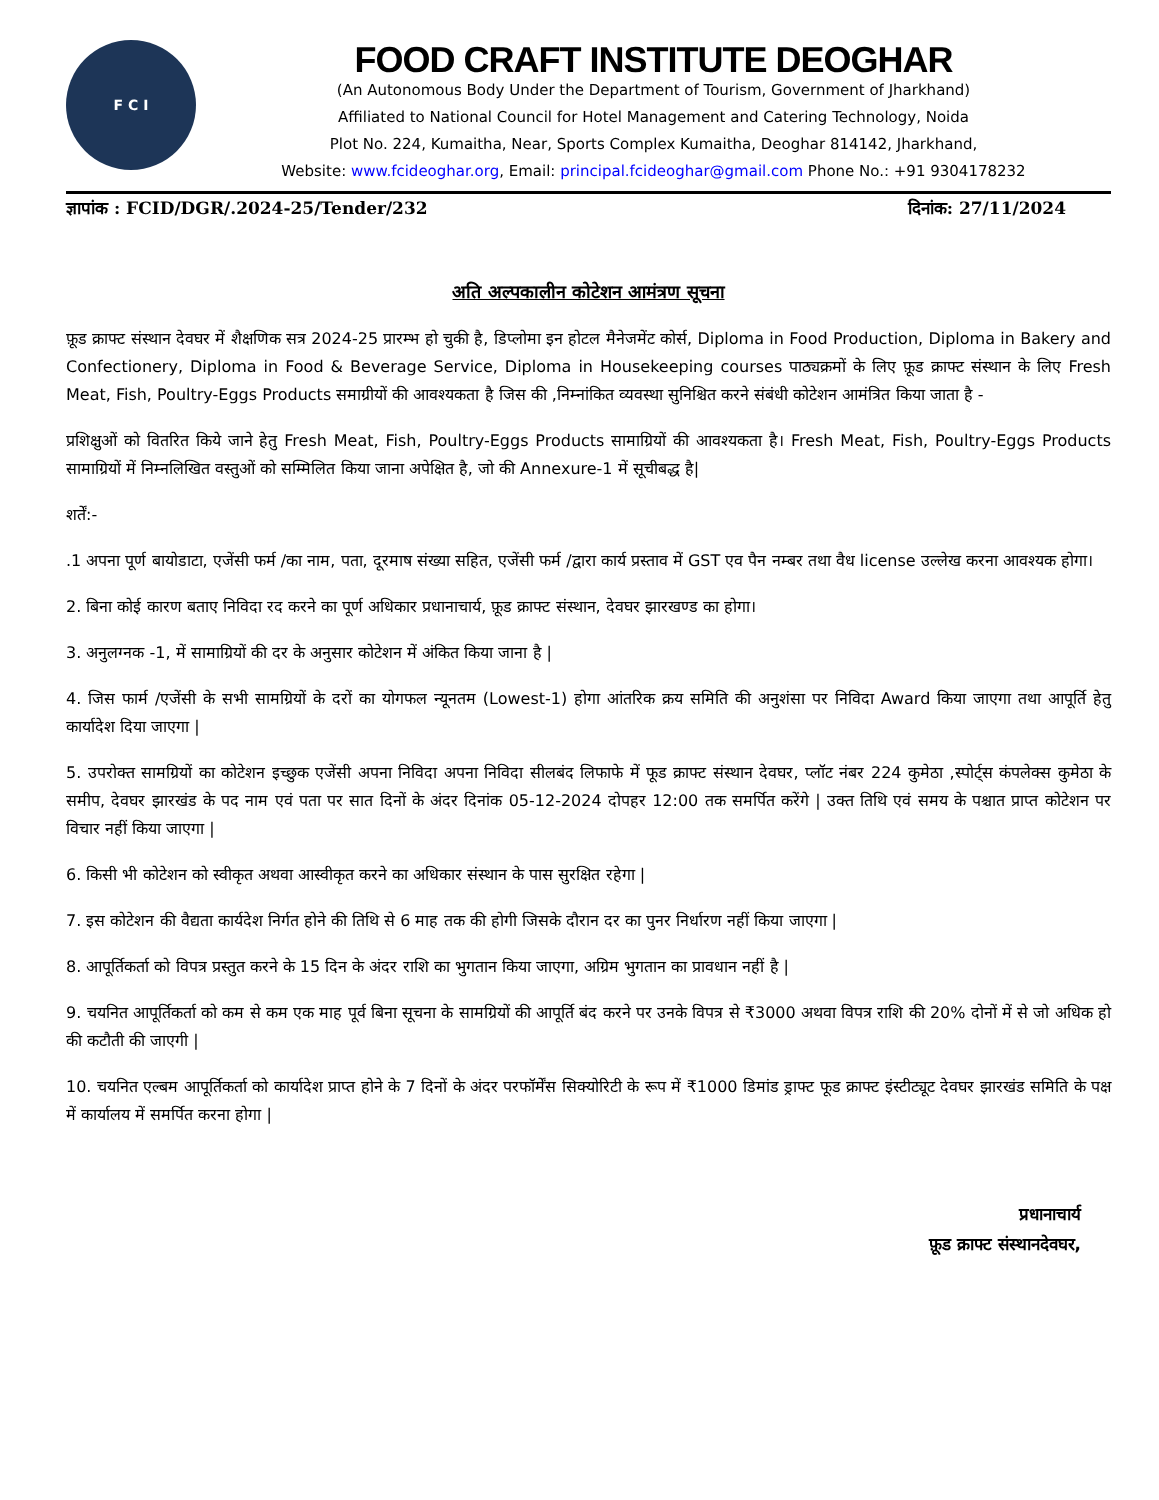F C I
FOOD CRAFT INSTITUTE DEOGHAR
(An Autonomous Body Under the Department of Tourism, Government of Jharkhand)
Affiliated to National Council for Hotel Management and Catering Technology, Noida
Plot No. 224, Kumaitha, Near, Sports Complex Kumaitha, Deoghar 814142, Jharkhand,
Website: www.fcideoghar.org, Email: principal.fcideoghar@gmail.com Phone No.: +91 9304178232
ज्ञापांक : FCID/DGR/.2024-25/Tender/232 दिनांक: 27/11/2024
अति अल्पकालीन कोटेशन आमंत्रण सूचना
फ़ूड क्राफ्ट संस्थान देवघर में शैक्षणिक सत्र 2024-25 प्रारम्भ हो चुकी है, डिप्लोमा इन होटल मैनेजमेंट कोर्स, Diploma in Food Production, Diploma in Bakery and Confectionery, Diploma in Food & Beverage Service, Diploma in Housekeeping courses पाठ्यक्रमों के लिए फ़ूड क्राफ्ट संस्थान के लिए Fresh Meat, Fish, Poultry-Eggs Products समाग्रीयों की आवश्यकता है जिस की ,निम्नांकित व्यवस्था सुनिश्चित करने संबंधी कोटेशन आमंत्रित किया जाता है -
प्रशिक्षुओं को वितरित किये जाने हेतु Fresh Meat, Fish, Poultry-Eggs Products सामाग्रियों की आवश्यकता है। Fresh Meat, Fish, Poultry-Eggs Products सामाग्रियों में निम्नलिखित वस्तुओं को सम्मिलित किया जाना अपेक्षित है, जो की Annexure-1 में सूचीबद्ध है|
शर्तें:-
.1 अपना पूर्ण बायोडाटा, एजेंसी फर्म /का नाम, पता, दूरमाष संख्या सहित, एजेंसी फर्म /द्वारा कार्य प्रस्ताव में GST एव पैन नम्बर तथा वैध license उल्लेख करना आवश्यक होगा।
2. बिना कोई कारण बताए निविदा रद करने का पूर्ण अधिकार प्रधानाचार्य, फ़ूड क्राफ्ट संस्थान, देवघर झारखण्ड का होगा।
3. अनुलग्नक -1, में सामाग्रियों की दर के अनुसार कोटेशन में अंकित किया जाना है |
4. जिस फार्म /एजेंसी के सभी सामग्रियों के दरों का योगफल न्यूनतम (Lowest-1) होगा आंतरिक क्रय समिति की अनुशंसा पर निविदा Award किया जाएगा तथा आपूर्ति हेतु कार्यादेश दिया जाएगा |
5. उपरोक्त सामग्रियों का कोटेशन इच्छुक एजेंसी अपना निविदा अपना निविदा सीलबंद लिफाफे में फूड क्राफ्ट संस्थान देवघर, प्लॉट नंबर 224 कुमेठा ,स्पोर्ट्स कंपलेक्स कुमेठा के समीप, देवघर झारखंड के पद नाम एवं पता पर सात दिनों के अंदर दिनांक 05-12-2024 दोपहर 12:00 तक समर्पित करेंगे | उक्त तिथि एवं समय के पश्चात प्राप्त कोटेशन पर विचार नहीं किया जाएगा |
6. किसी भी कोटेशन को स्वीकृत अथवा आस्वीकृत करने का अधिकार संस्थान के पास सुरक्षित रहेगा |
7. इस कोटेशन की वैद्यता कार्यदेश निर्गत होने की तिथि से 6 माह तक की होगी जिसके दौरान दर का पुनर निर्धारण नहीं किया जाएगा |
8. आपूर्तिकर्ता को विपत्र प्रस्तुत करने के 15 दिन के अंदर राशि का भुगतान किया जाएगा, अग्रिम भुगतान का प्रावधान नहीं है |
9. चयनित आपूर्तिकर्ता को कम से कम एक माह पूर्व बिना सूचना के सामग्रियों की आपूर्ति बंद करने पर उनके विपत्र से ₹3000 अथवा विपत्र राशि की 20% दोनों में से जो अधिक हो की कटौती की जाएगी |
10. चयनित एल्बम आपूर्तिकर्ता को कार्यादेश प्राप्त होने के 7 दिनों के अंदर परफॉर्मेंस सिक्योरिटी के रूप में ₹1000 डिमांड ड्राफ्ट फूड क्राफ्ट इंस्टीट्यूट देवघर झारखंड समिति के पक्ष में कार्यालय में समर्पित करना होगा |
प्रधानाचार्य
फ़ूड क्राफ्ट संस्थानदेवघर,